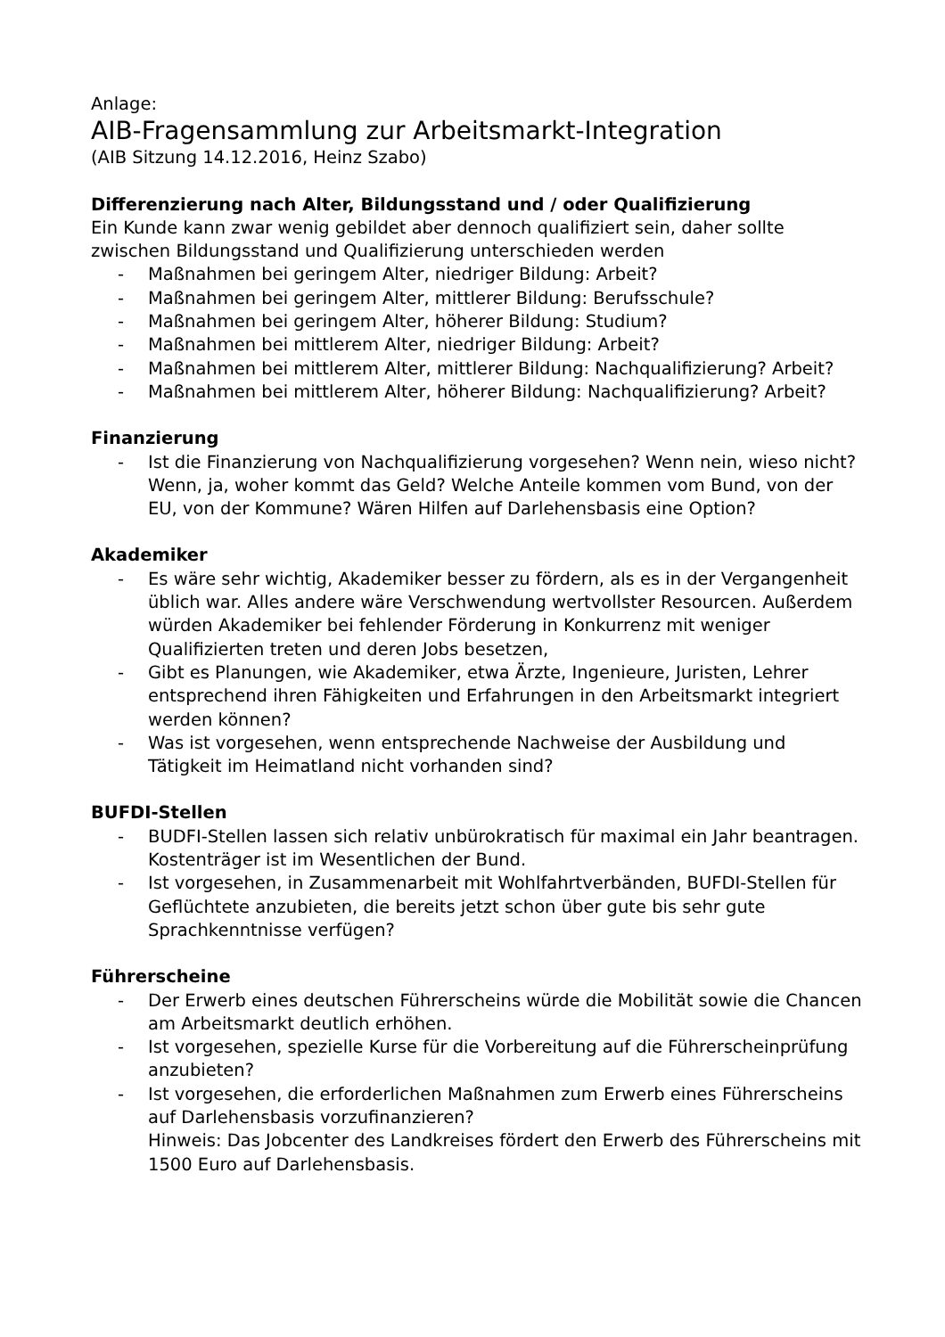Anlage:
AIB-Fragensammlung zur Arbeitsmarkt-Integration
(AIB Sitzung 14.12.2016, Heinz Szabo)
Differenzierung nach Alter, Bildungsstand und / oder Qualifizierung
Ein Kunde kann zwar wenig gebildet aber dennoch qualifiziert sein, daher sollte zwischen Bildungsstand und Qualifizierung unterschieden werden
- Maßnahmen bei geringem Alter, niedriger Bildung: Arbeit?
- Maßnahmen bei geringem Alter, mittlerer Bildung: Berufsschule?
- Maßnahmen bei geringem Alter, höherer Bildung: Studium?
- Maßnahmen bei mittlerem Alter, niedriger Bildung: Arbeit?
- Maßnahmen bei mittlerem Alter, mittlerer Bildung: Nachqualifizierung? Arbeit?
- Maßnahmen bei mittlerem Alter, höherer Bildung: Nachqualifizierung? Arbeit?
Finanzierung
- Ist die Finanzierung von Nachqualifizierung vorgesehen? Wenn nein, wieso nicht? Wenn, ja, woher kommt das Geld? Welche Anteile kommen vom Bund, von der EU, von der Kommune? Wären Hilfen auf Darlehensbasis eine Option?
Akademiker
- Es wäre sehr wichtig, Akademiker besser zu fördern, als es in der Vergangenheit üblich war. Alles andere wäre Verschwendung wertvollster Resourcen. Außerdem würden Akademiker bei fehlender Förderung in Konkurrenz mit weniger Qualifizierten treten und deren Jobs besetzen,
- Gibt es Planungen, wie Akademiker, etwa Ärzte, Ingenieure, Juristen, Lehrer entsprechend ihren Fähigkeiten und Erfahrungen in den Arbeitsmarkt integriert werden können?
- Was ist vorgesehen, wenn entsprechende Nachweise der Ausbildung und Tätigkeit im Heimatland nicht vorhanden sind?
BUFDI-Stellen
- BUDFI-Stellen lassen sich relativ unbürokratisch für maximal ein Jahr beantragen. Kostenträger ist im Wesentlichen der Bund.
- Ist vorgesehen, in Zusammenarbeit mit Wohlfahrtverbänden, BUFDI-Stellen für Geflüchtete anzubieten, die bereits jetzt schon über gute bis sehr gute Sprachkenntnisse verfügen?
Führerscheine
- Der Erwerb eines deutschen Führerscheins würde die Mobilität sowie die Chancen am Arbeitsmarkt deutlich erhöhen.
- Ist vorgesehen, spezielle Kurse für die Vorbereitung auf die Führerscheinprüfung anzubieten?
- Ist vorgesehen, die erforderlichen Maßnahmen zum Erwerb eines Führerscheins auf Darlehensbasis vorzufinanzieren?
Hinweis: Das Jobcenter des Landkreises fördert den Erwerb des Führerscheins mit 1500 Euro auf Darlehensbasis.